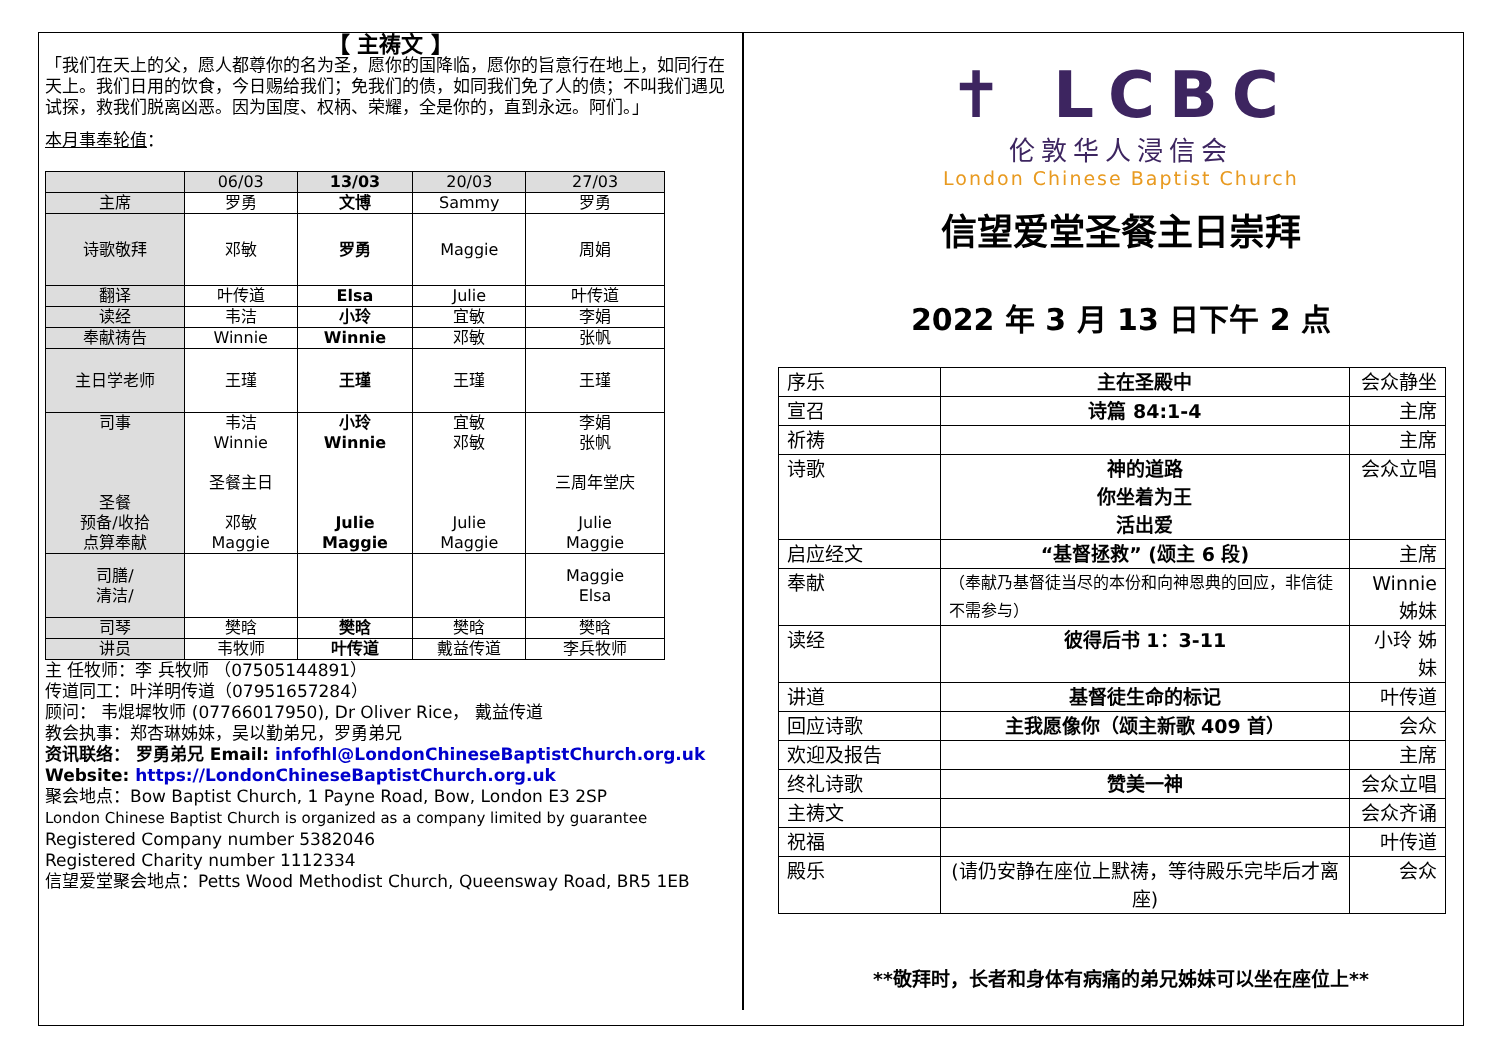【 主祷文 】
「我们在天上的父，愿人都尊你的名为圣，愿你的国降临，愿你的旨意行在地上，如同行在天上。我们日用的饮食，今日赐给我们；免我们的债，如同我们免了人的债；不叫我们遇见试探，救我们脱离凶恶。因为国度、权柄、荣耀，全是你的，直到永远。阿们。」
本月事奉轮值：
| | 06/03 | 13/03 | 20/03 | 27/03 |
| 主席 | 罗勇 | 文博 | Sammy | 罗勇 |
| 诗歌敬拜 | 邓敏 | 罗勇 | Maggie | 周娟 |
| 翻译 | 叶传道 | Elsa | Julie | 叶传道 |
| 读经 | 韦洁 | 小玲 | 宜敏 | 李娟 |
| 奉献祷告 | Winnie | Winnie | 邓敏 | 张帆 |
| 主日学老师 | 王瑾 | 王瑾 | 王瑾 | 王瑾 |
| 司事 圣餐 预备/收拾 点算奉献 | 韦洁 Winnie 圣餐主日 邓敏 Maggie | 小玲 Winnie Julie Maggie | 宜敏 邓敏 Julie Maggie | 李娟 张帆 三周年堂庆 Julie Maggie |
| 司膳/ 清洁/ | | | | Maggie Elsa |
| 司琴 | 樊晗 | 樊晗 | 樊晗 | 樊晗 |
| 讲员 | 韦牧师 | 叶传道 | 戴益传道 | 李兵牧师 |
主 任牧师：李 兵牧师 （07505144891）
传道同工：叶洋明传道（07951657284）
顾问： 韦焜墀牧师 (07766017950), Dr Oliver Rice， 戴益传道
教会执事：郑杏琳姊妹，吴以勤弟兄，罗勇弟兄
资讯联络： 罗勇弟兄 Email: infofhl@LondonChineseBaptistChurch.org.uk
Website: https://LondonChineseBaptistChurch.org.uk
聚会地点：Bow Baptist Church, 1 Payne Road, Bow, London E3 2SP
London Chinese Baptist Church is organized as a company limited by guarantee
Registered Company number 5382046
Registered Charity number 1112334
信望爱堂聚会地点：Petts Wood Methodist Church, Queensway Road, BR5 1EB
✝ LCBC
伦敦华人浸信会
London Chinese Baptist Church
信望爱堂圣餐主日崇拜
2022 年 3 月 13 日下午 2 点
| 序乐 | 主在圣殿中 | 会众静坐 |
| 宣召 | 诗篇 84:1-4 | 主席 |
| 祈祷 | | 主席 |
| 诗歌 | 神的道路 你坐着为王 活出爱 | 会众立唱 |
| 启应经文 | “基督拯救” (颂主 6 段) | 主席 |
| 奉献 | （奉献乃基督徒当尽的本份和向神恩典的回应，非信徒不需参与） | Winnie 姊妹 |
| 读经 | 彼得后书 1：3-11 | 小玲 姊妹 |
| 讲道 | 基督徒生命的标记 | 叶传道 |
| 回应诗歌 | 主我愿像你（颂主新歌 409 首） | 会众 |
| 欢迎及报告 | | 主席 |
| 终礼诗歌 | 赞美一神 | 会众立唱 |
| 主祷文 | | 会众齐诵 |
| 祝福 | | 叶传道 |
| 殿乐 | (请仍安静在座位上默祷，等待殿乐完毕后才离座) | 会众 |
**敬拜时，长者和身体有病痛的弟兄姊妹可以坐在座位上**